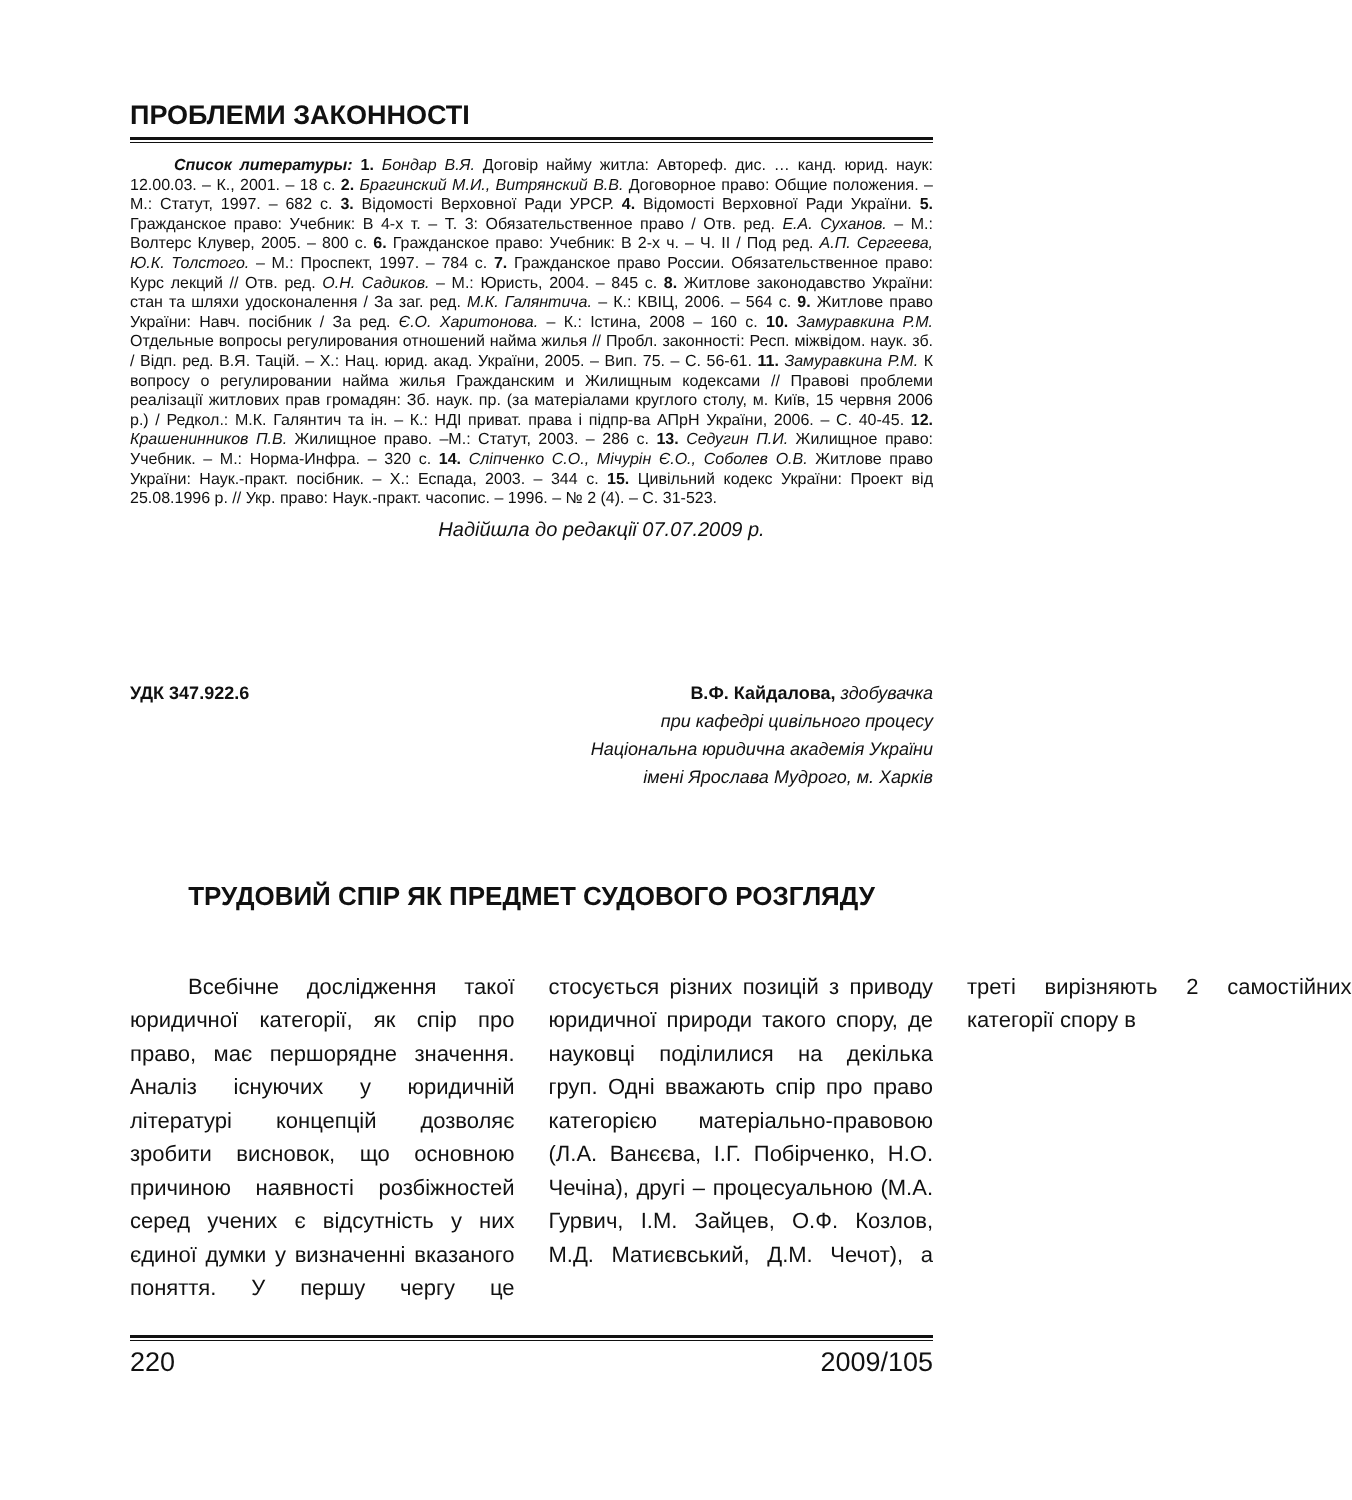ПРОБЛЕМИ ЗАКОННОСТІ
Список литературы: 1. Бондар В.Я. Договір найму житла: Автореф. дис. … канд. юрид. наук: 12.00.03. – К., 2001. – 18 с. 2. Брагинский М.И., Витрянский В.В. Договорное право: Общие положения. – М.: Статут, 1997. – 682 с. 3. Відомості Верховної Ради УРСР. 4. Відомості Верховної Ради України. 5. Гражданское право: Учебник: В 4-х т. – Т. 3: Обязательственное право / Отв. ред. Е.А. Суханов. – М.: Волтерс Клувер, 2005. – 800 с. 6. Гражданское право: Учебник: В 2-х ч. – Ч. II / Под ред. А.П. Сергеева, Ю.К. Толстого. – М.: Проспект, 1997. – 784 с. 7. Гражданское право России. Обязательственное право: Курс лекций // Отв. ред. О.Н. Садиков. – М.: Юристь, 2004. – 845 с. 8. Житлове законодавство України: стан та шляхи удосконалення / За заг. ред. М.К. Галянтича. – К.: КВІЦ, 2006. – 564 с. 9. Житлове право України: Навч. посібник / За ред. Є.О. Харитонова. – К.: Істина, 2008 – 160 с. 10. Замуравкина Р.М. Отдельные вопросы регулирования отношений найма жилья // Пробл. законності: Респ. міжвідом. наук. зб. / Відп. ред. В.Я. Тацій. – Х.: Нац. юрид. акад. України, 2005. – Вип. 75. – С. 56-61. 11. Замуравкина Р.М. К вопросу о регулировании найма жилья Гражданским и Жилищным кодексами // Правові проблеми реалізації житлових прав громадян: Зб. наук. пр. (за матеріалами круглого столу, м. Київ, 15 червня 2006 р.) / Редкол.: М.К. Галянтич та ін. – К.: НДІ приват. права і підпр-ва АПрН України, 2006. – С. 40-45. 12. Крашенинников П.В. Жилищное право. –М.: Статут, 2003. – 286 с. 13. Седугин П.И. Жилищное право: Учебник. – М.: Норма-Инфра. – 320 с. 14. Сліпченко С.О., Мічурін Є.О., Соболев О.В. Житлове право України: Наук.-практ. посібник. – Х.: Еспада, 2003. – 344 с. 15. Цивільний кодекс України: Проект від 25.08.1996 р. // Укр. право: Наук.-практ. часопис. – 1996. – № 2 (4). – С. 31-523.
Надійшла до редакції 07.07.2009 р.
УДК 347.922.6 В.Ф. Кайдалова, здобувачка
при кафедрі цивільного процесу
Національна юридична академія України
імені Ярослава Мудрого, м. Харків
ТРУДОВИЙ СПІР ЯК ПРЕДМЕТ СУДОВОГО РОЗГЛЯДУ
Всебічне дослідження такої юридичної категорії, як спір про право, має першорядне значення. Аналіз існуючих у юридичній літературі концепцій дозволяє зробити висновок, що основною причиною наявності розбіжностей серед учених є відсутність у них єдиної думки у визначенні вказаного поняття. У першу чергу це стосується різних позицій з приводу юридичної природи такого спору, де науковці поділилися на декілька груп. Одні вважають спір про право категорією матеріально-правовою (Л.А. Ванєєва, І.Г. Побірченко, Н.О. Чечіна), другі – процесуальною (М.А. Гурвич, І.М. Зайцев, О.Ф. Козлов, М.Д. Матиєвський, Д.М. Чечот), а треті вирізняють 2 самостійних категорії спору в
220 2009/105